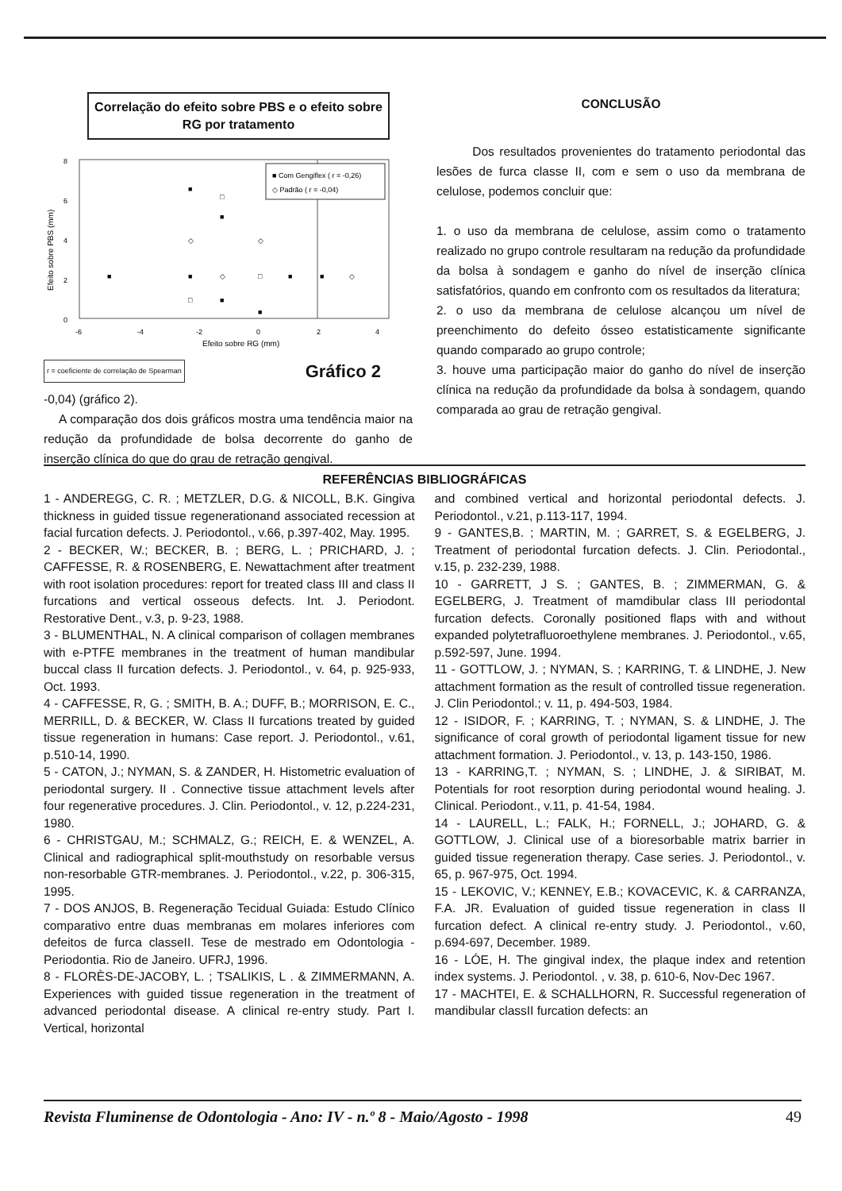Correlação do efeito sobre PBS e o efeito sobre RG por tratamento
8
6
4
2
0
-6
-4
-2
0
2
4
Efeito sobre RG (mm)
Efeito sobre PBS (mm)
■ Com Gengiflex ( r = -0,26)
◇ Padrão ( r = -0,04)
■
■
■
■
■
■
■
■
◇
◇
◇
◇
□
□
□
r = coeficiente de correlação de Spearman Gráfico 2
-0,04) (gráfico 2).
A comparação dos dois gráficos mostra uma tendência maior na redução da profundidade de bolsa decorrente do ganho de inserção clínica do que do grau de retração gengival.
CONCLUSÃO
Dos resultados provenientes do tratamento periodontal das lesões de furca classe II, com e sem o uso da membrana de celulose, podemos concluir que:
1. o uso da membrana de celulose, assim como o tratamento realizado no grupo controle resultaram na redução da profundidade da bolsa à sondagem e ganho do nível de inserção clínica satisfatórios, quando em confronto com os resultados da literatura;
2. o uso da membrana de celulose alcançou um nível de preenchimento do defeito ósseo estatisticamente significante quando comparado ao grupo controle;
3. houve uma participação maior do ganho do nível de inserção clínica na redução da profundidade da bolsa à sondagem, quando comparada ao grau de retração gengival.
REFERÊNCIAS BIBLIOGRÁFICAS
1 - ANDEREGG, C. R. ; METZLER, D.G. & NICOLL, B.K. Gingiva thickness in guided tissue regenerationand associated recession at facial furcation defects. J. Periodontol., v.66, p.397-402, May. 1995.
2 - BECKER, W.; BECKER, B. ; BERG, L. ; PRICHARD, J. ; CAFFESSE, R. & ROSENBERG, E. Newattachment after treatment with root isolation procedures: report for treated class III and class II furcations and vertical osseous defects. Int. J. Periodont. Restorative Dent., v.3, p. 9-23, 1988.
3 - BLUMENTHAL, N. A clinical comparison of collagen membranes with e-PTFE membranes in the treatment of human mandibular buccal class II furcation defects. J. Periodontol., v. 64, p. 925-933, Oct. 1993.
4 - CAFFESSE, R, G. ; SMITH, B. A.; DUFF, B.; MORRISON, E. C., MERRILL, D. & BECKER, W. Class II furcations treated by guided tissue regeneration in humans: Case report. J. Periodontol., v.61, p.510-14, 1990.
5 - CATON, J.; NYMAN, S. & ZANDER, H. Histometric evaluation of periodontal surgery. II . Connective tissue attachment levels after four regenerative procedures. J. Clin. Periodontol., v. 12, p.224-231, 1980.
6 - CHRISTGAU, M.; SCHMALZ, G.; REICH, E. & WENZEL, A. Clinical and radiographical split-mouthstudy on resorbable versus non-resorbable GTR-membranes. J. Periodontol., v.22, p. 306-315, 1995.
7 - DOS ANJOS, B. Regeneração Tecidual Guiada: Estudo Clínico comparativo entre duas membranas em molares inferiores com defeitos de furca classeII. Tese de mestrado em Odontologia -Periodontia. Rio de Janeiro. UFRJ, 1996.
8 - FLORÈS-DE-JACOBY, L. ; TSALIKIS, L . & ZIMMERMANN, A. Experiences with guided tissue regeneration in the treatment of advanced periodontal disease. A clinical re-entry study. Part I. Vertical, horizontal
and combined vertical and horizontal periodontal defects. J. Periodontol., v.21, p.113-117, 1994.
9 - GANTES,B. ; MARTIN, M. ; GARRET, S. & EGELBERG, J. Treatment of periodontal furcation defects. J. Clin. Periodontal., v.15, p. 232-239, 1988.
10 - GARRETT, J S. ; GANTES, B. ; ZIMMERMAN, G. & EGELBERG, J. Treatment of mamdibular class III periodontal furcation defects. Coronally positioned flaps with and without expanded polytetrafluoroethylene membranes. J. Periodontol., v.65, p.592-597, June. 1994.
11 - GOTTLOW, J. ; NYMAN, S. ; KARRING, T. & LINDHE, J. New attachment formation as the result of controlled tissue regeneration. J. Clin Periodontol.; v. 11, p. 494-503, 1984.
12 - ISIDOR, F. ; KARRING, T. ; NYMAN, S. & LINDHE, J. The significance of coral growth of periodontal ligament tissue for new attachment formation. J. Periodontol., v. 13, p. 143-150, 1986.
13 - KARRING,T. ; NYMAN, S. ; LINDHE, J. & SIRIBAT, M. Potentials for root resorption during periodontal wound healing. J. Clinical. Periodont., v.11, p. 41-54, 1984.
14 - LAURELL, L.; FALK, H.; FORNELL, J.; JOHARD, G. & GOTTLOW, J. Clinical use of a bioresorbable matrix barrier in guided tissue regeneration therapy. Case series. J. Periodontol., v. 65, p. 967-975, Oct. 1994.
15 - LEKOVIC, V.; KENNEY, E.B.; KOVACEVIC, K. & CARRANZA, F.A. JR. Evaluation of guided tissue regeneration in class II furcation defect. A clinical re-entry study. J. Periodontol., v.60, p.694-697, December. 1989.
16 - LÓE, H. The gingival index, the plaque index and retention index systems. J. Periodontol. , v. 38, p. 610-6, Nov-Dec 1967.
17 - MACHTEI, E. & SCHALLHORN, R. Successful regeneration of mandibular classII furcation defects: an
Revista Fluminense de Odontologia - Ano: IV - n.º 8 - Maio/Agosto - 1998 49